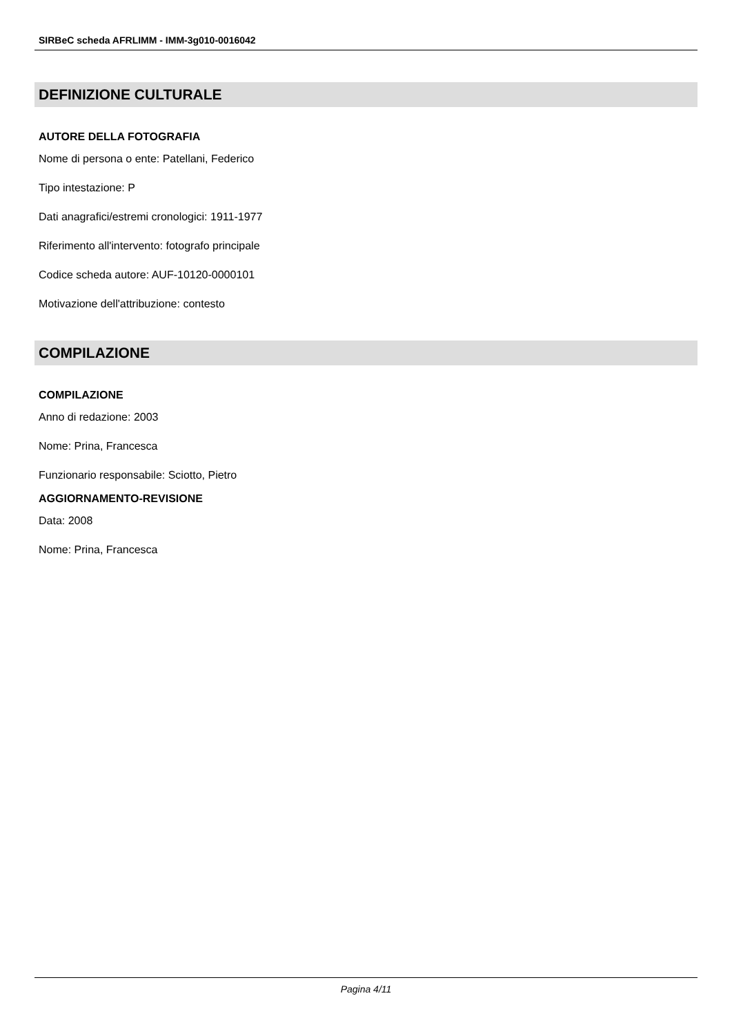SIRBeC scheda AFRLIMM - IMM-3g010-0016042
DEFINIZIONE CULTURALE
AUTORE DELLA FOTOGRAFIA
Nome di persona o ente: Patellani, Federico
Tipo intestazione: P
Dati anagrafici/estremi cronologici: 1911-1977
Riferimento all'intervento: fotografo principale
Codice scheda autore: AUF-10120-0000101
Motivazione dell'attribuzione: contesto
COMPILAZIONE
COMPILAZIONE
Anno di redazione: 2003
Nome: Prina, Francesca
Funzionario responsabile: Sciotto, Pietro
AGGIORNAMENTO-REVISIONE
Data: 2008
Nome: Prina, Francesca
Pagina 4/11